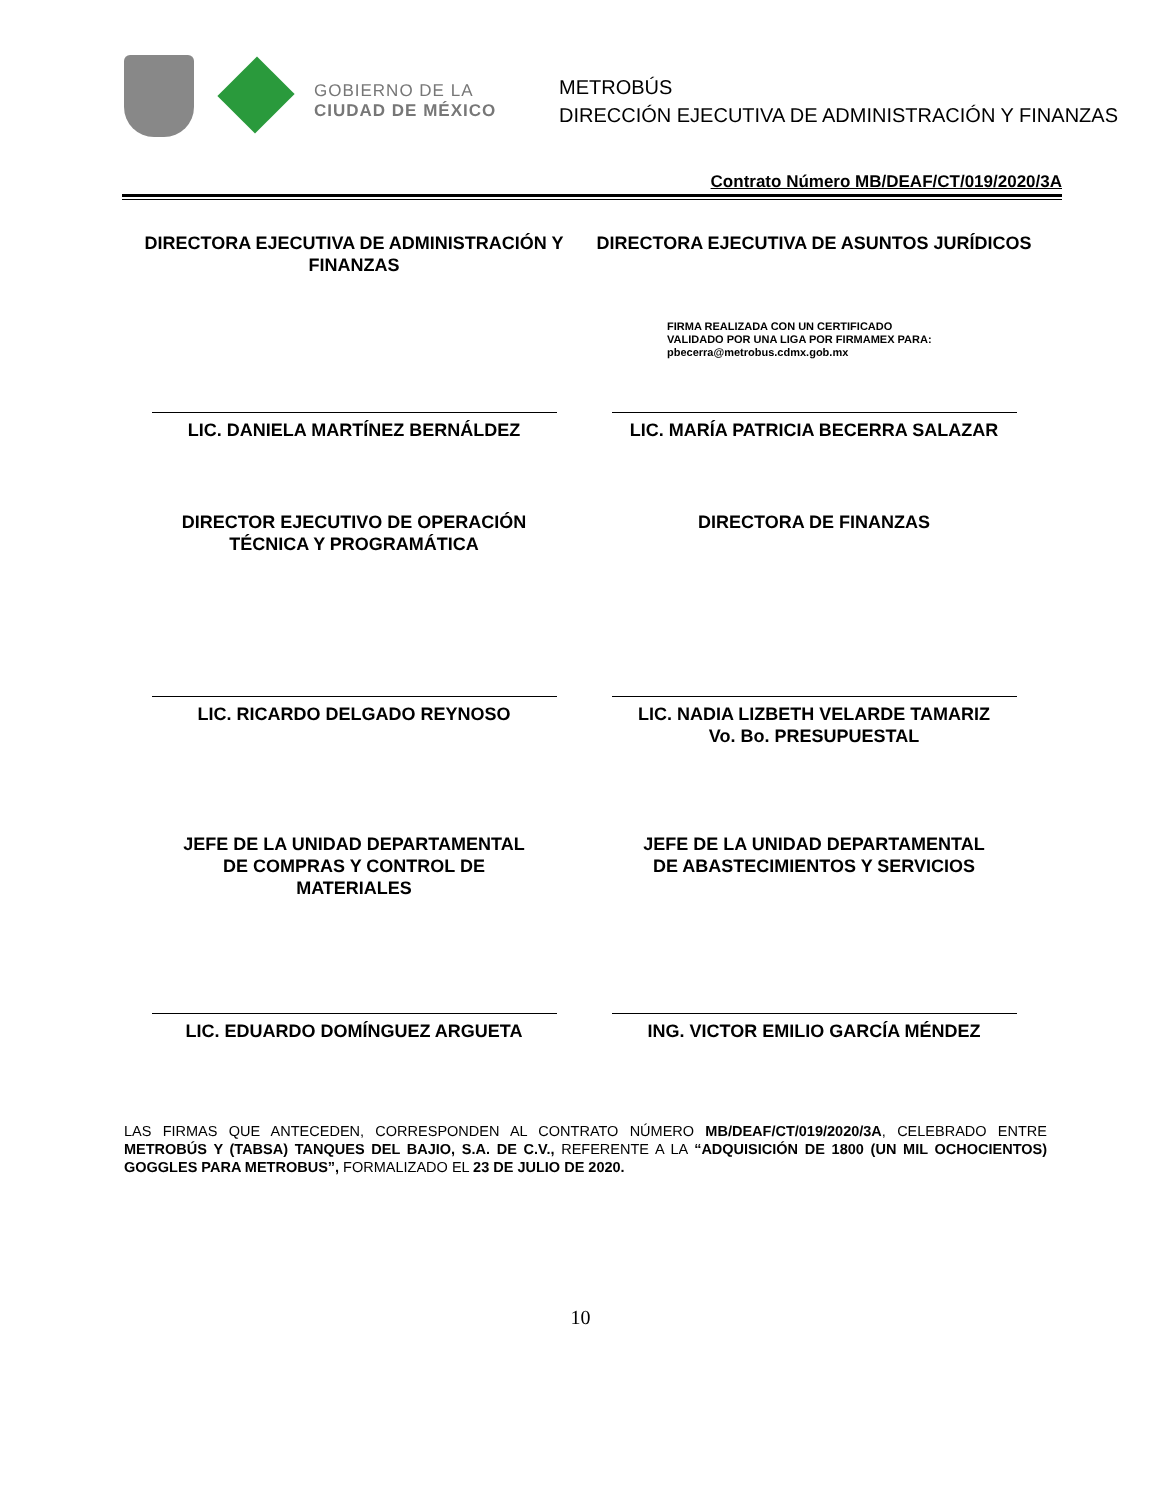GOBIERNO DE LA
CIUDAD DE MÉXICO
METROBÚS
DIRECCIÓN EJECUTIVA DE ADMINISTRACIÓN Y FINANZAS
Contrato Número MB/DEAF/CT/019/2020/3A
DIRECTORA EJECUTIVA DE ADMINISTRACIÓN Y FINANZAS
DIRECTORA EJECUTIVA DE ASUNTOS JURÍDICOS
FIRMA REALIZADA CON UN CERTIFICADO
VALIDADO POR UNA LIGA POR FIRMAMEX PARA:
pbecerra@metrobus.cdmx.gob.mx
LIC. DANIELA MARTÍNEZ BERNÁLDEZ LIC. MARÍA PATRICIA BECERRA SALAZAR
DIRECTOR EJECUTIVO DE OPERACIÓN
TÉCNICA Y PROGRAMÁTICA
DIRECTORA DE FINANZAS
LIC. RICARDO DELGADO REYNOSO LIC. NADIA LIZBETH VELARDE TAMARIZ
Vo. Bo. PRESUPUESTAL
JEFE DE LA UNIDAD DEPARTAMENTAL
DE COMPRAS Y CONTROL DE
MATERIALES
JEFE DE LA UNIDAD DEPARTAMENTAL
DE ABASTECIMIENTOS Y SERVICIOS
LIC. EDUARDO DOMÍNGUEZ ARGUETA ING. VICTOR EMILIO GARCÍA MÉNDEZ
LAS FIRMAS QUE ANTECEDEN, CORRESPONDEN AL CONTRATO NÚMERO MB/DEAF/CT/019/2020/3A, CELEBRADO ENTRE METROBÚS Y (TABSA) TANQUES DEL BAJIO, S.A. DE C.V., REFERENTE A LA “ADQUISICIÓN DE 1800 (UN MIL OCHOCIENTOS) GOGGLES PARA METROBUS”, FORMALIZADO EL 23 DE JULIO DE 2020.
10